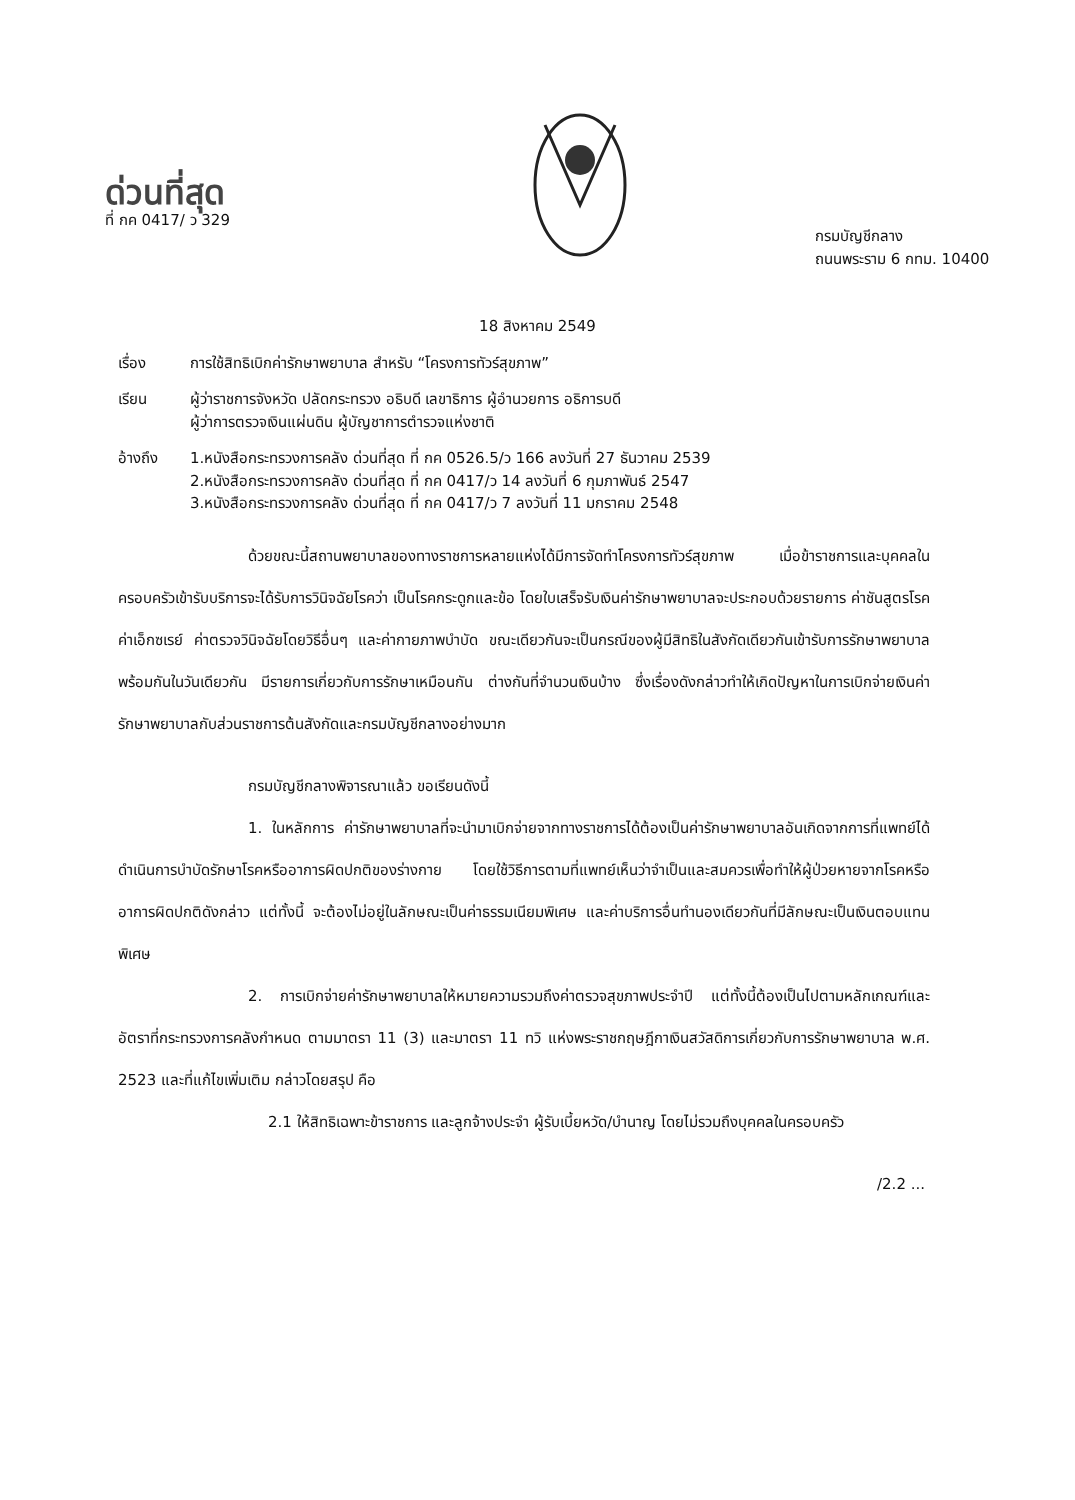ด่วนที่สุด
ที่ กค 0417/ ว 329
กรมบัญชีกลาง
ถนนพระราม 6 กทม. 10400
18 สิงหาคม 2549
เรื่อง การใช้สิทธิเบิกค่ารักษาพยาบาล สำหรับ “โครงการทัวร์สุขภาพ”
เรียน ผู้ว่าราชการจังหวัด ปลัดกระทรวง อธิบดี เลขาธิการ ผู้อำนวยการ อธิการบดี
ผู้ว่าการตรวจเงินแผ่นดิน ผู้บัญชาการตำรวจแห่งชาติ
อ้างถึง 1.หนังสือกระทรวงการคลัง ด่วนที่สุด ที่ กค 0526.5/ว 166 ลงวันที่ 27 ธันวาคม 2539
2.หนังสือกระทรวงการคลัง ด่วนที่สุด ที่ กค 0417/ว 14 ลงวันที่ 6 กุมภาพันธ์ 2547
3.หนังสือกระทรวงการคลัง ด่วนที่สุด ที่ กค 0417/ว 7 ลงวันที่ 11 มกราคม 2548
ด้วยขณะนี้สถานพยาบาลของทางราชการหลายแห่งได้มีการจัดทำโครงการทัวร์สุขภาพ เมื่อข้าราชการและบุคคลในครอบครัวเข้ารับบริการจะได้รับการวินิจฉัยโรคว่า เป็นโรคกระดูกและข้อ โดยใบเสร็จรับเงินค่ารักษาพยาบาลจะประกอบด้วยรายการ ค่าชันสูตรโรค ค่าเอ็กซเรย์ ค่าตรวจวินิจฉัยโดยวิธีอื่นๆ และค่ากายภาพบำบัด ขณะเดียวกันจะเป็นกรณีของผู้มีสิทธิในสังกัดเดียวกันเข้ารับการรักษาพยาบาลพร้อมกันในวันเดียวกัน มีรายการเกี่ยวกับการรักษาเหมือนกัน ต่างกันที่จำนวนเงินบ้าง ซึ่งเรื่องดังกล่าวทำให้เกิดปัญหาในการเบิกจ่ายเงินค่ารักษาพยาบาลกับส่วนราชการต้นสังกัดและกรมบัญชีกลางอย่างมาก
กรมบัญชีกลางพิจารณาแล้ว ขอเรียนดังนี้
1. ในหลักการ ค่ารักษาพยาบาลที่จะนำมาเบิกจ่ายจากทางราชการได้ต้องเป็นค่ารักษาพยาบาลอันเกิดจากการที่แพทย์ได้ดำเนินการบำบัดรักษาโรคหรืออาการผิดปกติของร่างกาย โดยใช้วิธีการตามที่แพทย์เห็นว่าจำเป็นและสมควรเพื่อทำให้ผู้ป่วยหายจากโรคหรืออาการผิดปกติดังกล่าว แต่ทั้งนี้ จะต้องไม่อยู่ในลักษณะเป็นค่าธรรมเนียมพิเศษ และค่าบริการอื่นทำนองเดียวกันที่มีลักษณะเป็นเงินตอบแทนพิเศษ
2. การเบิกจ่ายค่ารักษาพยาบาลให้หมายความรวมถึงค่าตรวจสุขภาพประจำปี แต่ทั้งนี้ต้องเป็นไปตามหลักเกณฑ์และอัตราที่กระทรวงการคลังกำหนด ตามมาตรา 11 (3) และมาตรา 11 ทวิ แห่งพระราชกฤษฎีกาเงินสวัสดิการเกี่ยวกับการรักษาพยาบาล พ.ศ. 2523 และที่แก้ไขเพิ่มเติม กล่าวโดยสรุป คือ
2.1 ให้สิทธิเฉพาะข้าราชการ และลูกจ้างประจำ ผู้รับเบี้ยหวัด/บำนาญ โดยไม่รวมถึงบุคคลในครอบครัว
/2.2 ...